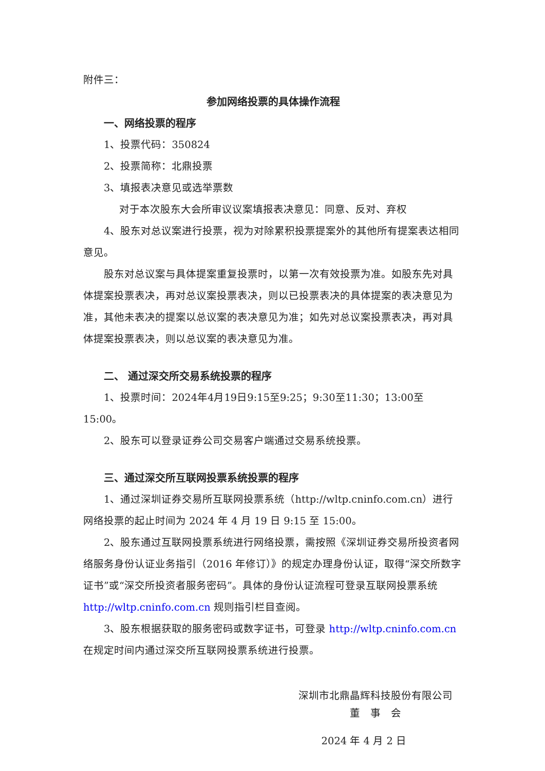附件三：
参加网络投票的具体操作流程
一、网络投票的程序
1、投票代码：350824
2、投票简称：北鼎投票
3、填报表决意见或选举票数
对于本次股东大会所审议议案填报表决意见：同意、反对、弃权
4、股东对总议案进行投票，视为对除累积投票提案外的其他所有提案表达相同意见。
股东对总议案与具体提案重复投票时，以第一次有效投票为准。如股东先对具体提案投票表决，再对总议案投票表决，则以已投票表决的具体提案的表决意见为准，其他未表决的提案以总议案的表决意见为准；如先对总议案投票表决，再对具体提案投票表决，则以总议案的表决意见为准。
二、 通过深交所交易系统投票的程序
1、投票时间：2024年4月19日9:15至9:25；9:30至11:30；13:00至15:00。
2、股东可以登录证券公司交易客户端通过交易系统投票。
三、通过深交所互联网投票系统投票的程序
1、通过深圳证券交易所互联网投票系统（http://wltp.cninfo.com.cn）进行网络投票的起止时间为 2024 年 4 月 19 日 9:15 至 15:00。
2、股东通过互联网投票系统进行网络投票，需按照《深圳证券交易所投资者网络服务身份认证业务指引（2016 年修订）》的规定办理身份认证，取得“深交所数字证书”或“深交所投资者服务密码”。具体的身份认证流程可登录互联网投票系统 http://wltp.cninfo.com.cn 规则指引栏目查阅。
3、股东根据获取的服务密码或数字证书，可登录 http://wltp.cninfo.com.cn 在规定时间内通过深交所互联网投票系统进行投票。
深圳市北鼎晶辉科技股份有限公司
董　事　会
2024 年 4 月 2 日